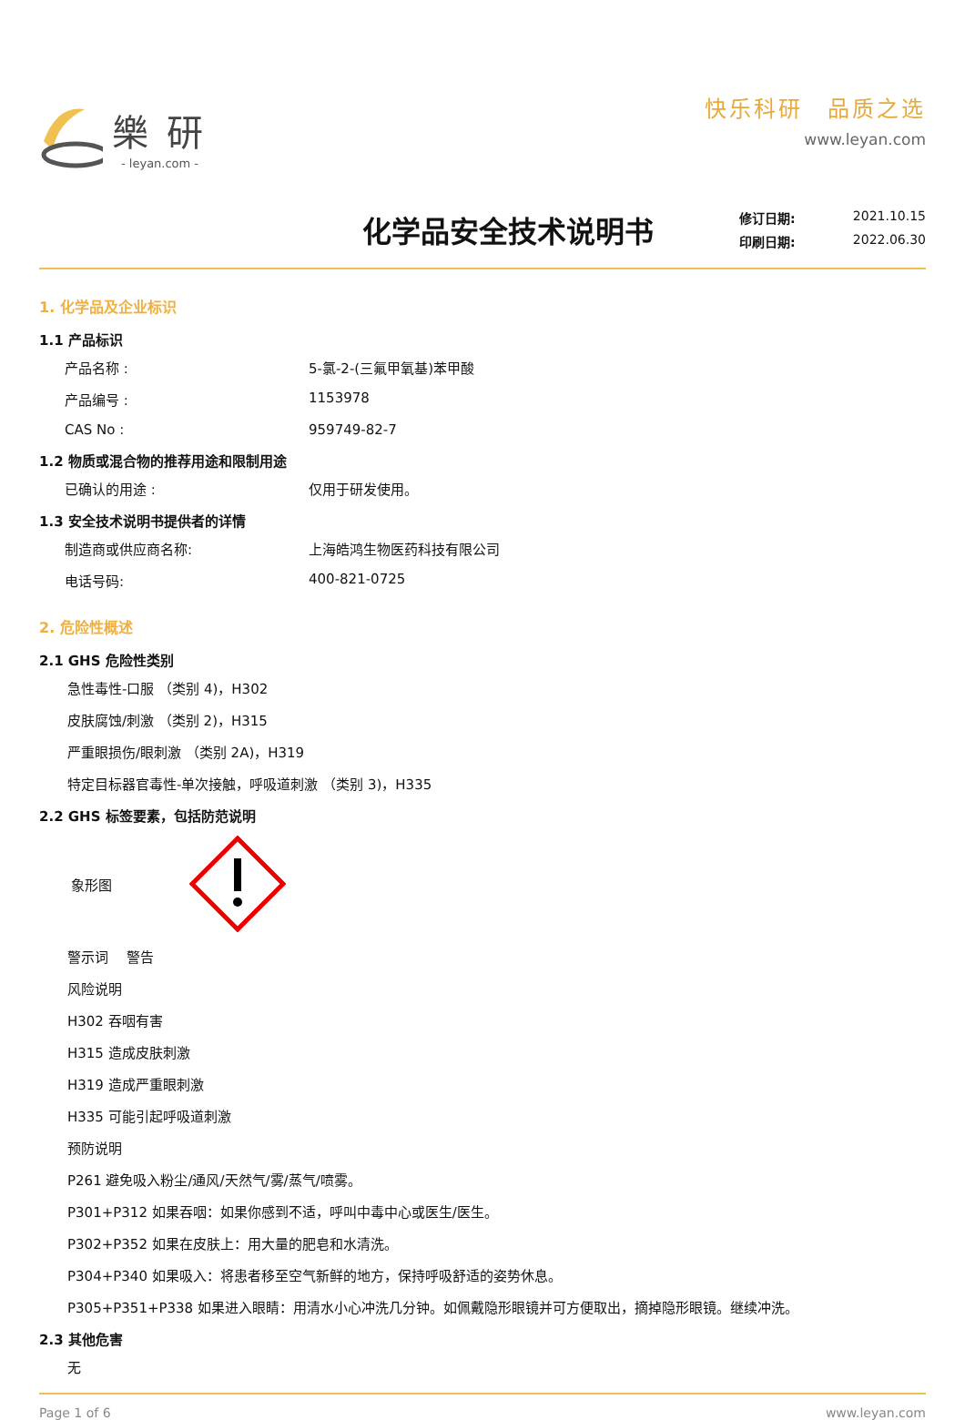樂研
- leyan.com -
快乐科研　品质之选
www.leyan.com
化学品安全技术说明书
修订日期: 2021.10.15
印刷日期: 2022.06.30
1. 化学品及企业标识
1.1 产品标识
产品名称 : 5-氯-2-(三氟甲氧基)苯甲酸
产品编号 : 1153978
CAS No : 959749-82-7
1.2 物质或混合物的推荐用途和限制用途
已确认的用途 : 仅用于研发使用。
1.3 安全技术说明书提供者的详情
制造商或供应商名称: 上海皓鸿生物医药科技有限公司
电话号码: 400-821-0725
2. 危险性概述
2.1 GHS 危险性类别
急性毒性-口服 （类别 4)，H302
皮肤腐蚀/刺激 （类别 2)，H315
严重眼损伤/眼刺激 （类别 2A)，H319
特定目标器官毒性-单次接触，呼吸道刺激 （类别 3)，H335
2.2 GHS 标签要素，包括防范说明
象形图
警示词　 警告
风险说明
H302 吞咽有害
H315 造成皮肤刺激
H319 造成严重眼刺激
H335 可能引起呼吸道刺激
预防说明
P261 避免吸入粉尘/通风/天然气/雾/蒸气/喷雾。
P301+P312 如果吞咽：如果你感到不适，呼叫中毒中心或医生/医生。
P302+P352 如果在皮肤上：用大量的肥皂和水清洗。
P304+P340 如果吸入：将患者移至空气新鲜的地方，保持呼吸舒适的姿势休息。
P305+P351+P338 如果进入眼睛：用清水小心冲洗几分钟。如佩戴隐形眼镜并可方便取出，摘掉隐形眼镜。继续冲洗。
2.3 其他危害
无
Page 1 of 6 www.leyan.com